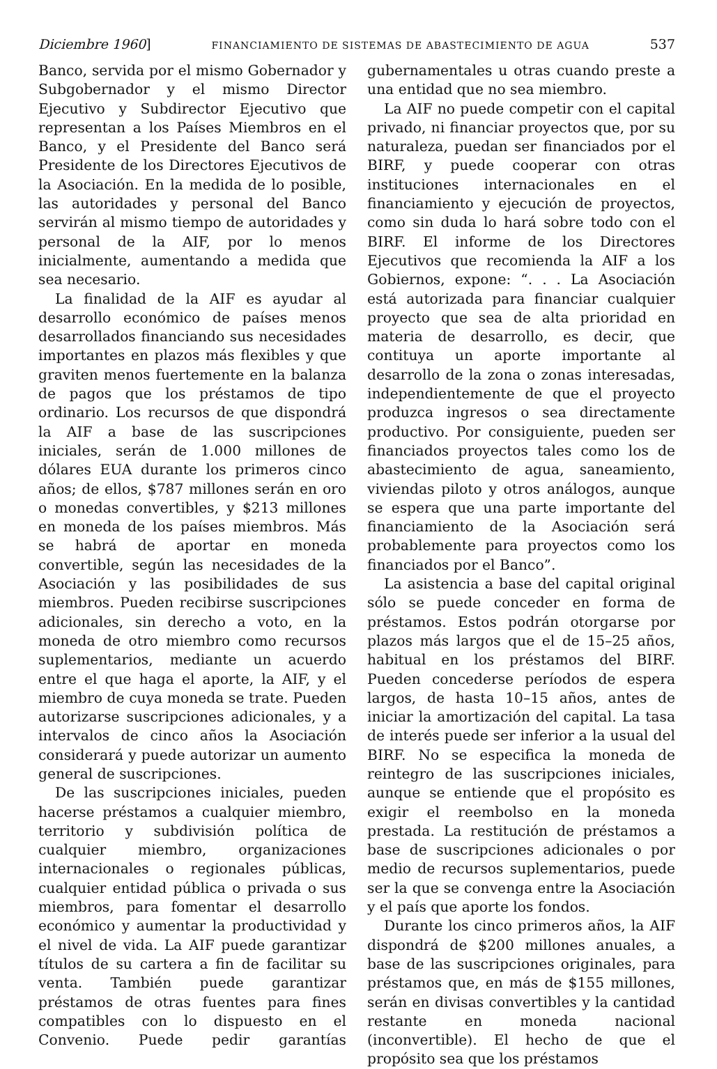Diciembre 1960] FINANCIAMIENTO DE SISTEMAS DE ABASTECIMIENTO DE AGUA 537
Banco, servida por el mismo Gobernador y Subgobernador y el mismo Director Ejecutivo y Subdirector Ejecutivo que representan a los Países Miembros en el Banco, y el Presidente del Banco será Presidente de los Directores Ejecutivos de la Asociación. En la medida de lo posible, las autoridades y personal del Banco servirán al mismo tiempo de autoridades y personal de la AIF, por lo menos inicialmente, aumentando a medida que sea necesario.
La finalidad de la AIF es ayudar al desarrollo económico de países menos desarrollados financiando sus necesidades importantes en plazos más flexibles y que graviten menos fuertemente en la balanza de pagos que los préstamos de tipo ordinario. Los recursos de que dispondrá la AIF a base de las suscripciones iniciales, serán de 1.000 millones de dólares EUA durante los primeros cinco años; de ellos, $787 millones serán en oro o monedas convertibles, y $213 millones en moneda de los países miembros. Más se habrá de aportar en moneda convertible, según las necesidades de la Asociación y las posibilidades de sus miembros. Pueden recibirse suscripciones adicionales, sin derecho a voto, en la moneda de otro miembro como recursos suplementarios, mediante un acuerdo entre el que haga el aporte, la AIF, y el miembro de cuya moneda se trate. Pueden autorizarse suscripciones adicionales, y a intervalos de cinco años la Asociación considerará y puede autorizar un aumento general de suscripciones.
De las suscripciones iniciales, pueden hacerse préstamos a cualquier miembro, territorio y subdivisión política de cualquier miembro, organizaciones internacionales o regionales públicas, cualquier entidad pública o privada o sus miembros, para fomentar el desarrollo económico y aumentar la productividad y el nivel de vida. La AIF puede garantizar títulos de su cartera a fin de facilitar su venta. También puede garantizar préstamos de otras fuentes para fines compatibles con lo dispuesto en el Convenio. Puede pedir garantías gubernamentales u otras cuando preste a una entidad que no sea miembro.
La AIF no puede competir con el capital privado, ni financiar proyectos que, por su naturaleza, puedan ser financiados por el BIRF, y puede cooperar con otras instituciones internacionales en el financiamiento y ejecución de proyectos, como sin duda lo hará sobre todo con el BIRF. El informe de los Directores Ejecutivos que recomienda la AIF a los Gobiernos, expone: “. . . La Asociación está autorizada para financiar cualquier proyecto que sea de alta prioridad en materia de desarrollo, es decir, que contituya un aporte importante al desarrollo de la zona o zonas interesadas, independientemente de que el proyecto produzca ingresos o sea directamente productivo. Por consiguiente, pueden ser financiados proyectos tales como los de abastecimiento de agua, saneamiento, viviendas piloto y otros análogos, aunque se espera que una parte importante del financiamiento de la Asociación será probablemente para proyectos como los financiados por el Banco”.
La asistencia a base del capital original sólo se puede conceder en forma de préstamos. Estos podrán otorgarse por plazos más largos que el de 15–25 años, habitual en los préstamos del BIRF. Pueden concederse períodos de espera largos, de hasta 10–15 años, antes de iniciar la amortización del capital. La tasa de interés puede ser inferior a la usual del BIRF. No se especifica la moneda de reintegro de las suscripciones iniciales, aunque se entiende que el propósito es exigir el reembolso en la moneda prestada. La restitución de préstamos a base de suscripciones adicionales o por medio de recursos suplementarios, puede ser la que se convenga entre la Asociación y el país que aporte los fondos.
Durante los cinco primeros años, la AIF dispondrá de $200 millones anuales, a base de las suscripciones originales, para préstamos que, en más de $155 millones, serán en divisas convertibles y la cantidad restante en moneda nacional (inconvertible). El hecho de que el propósito sea que los préstamos